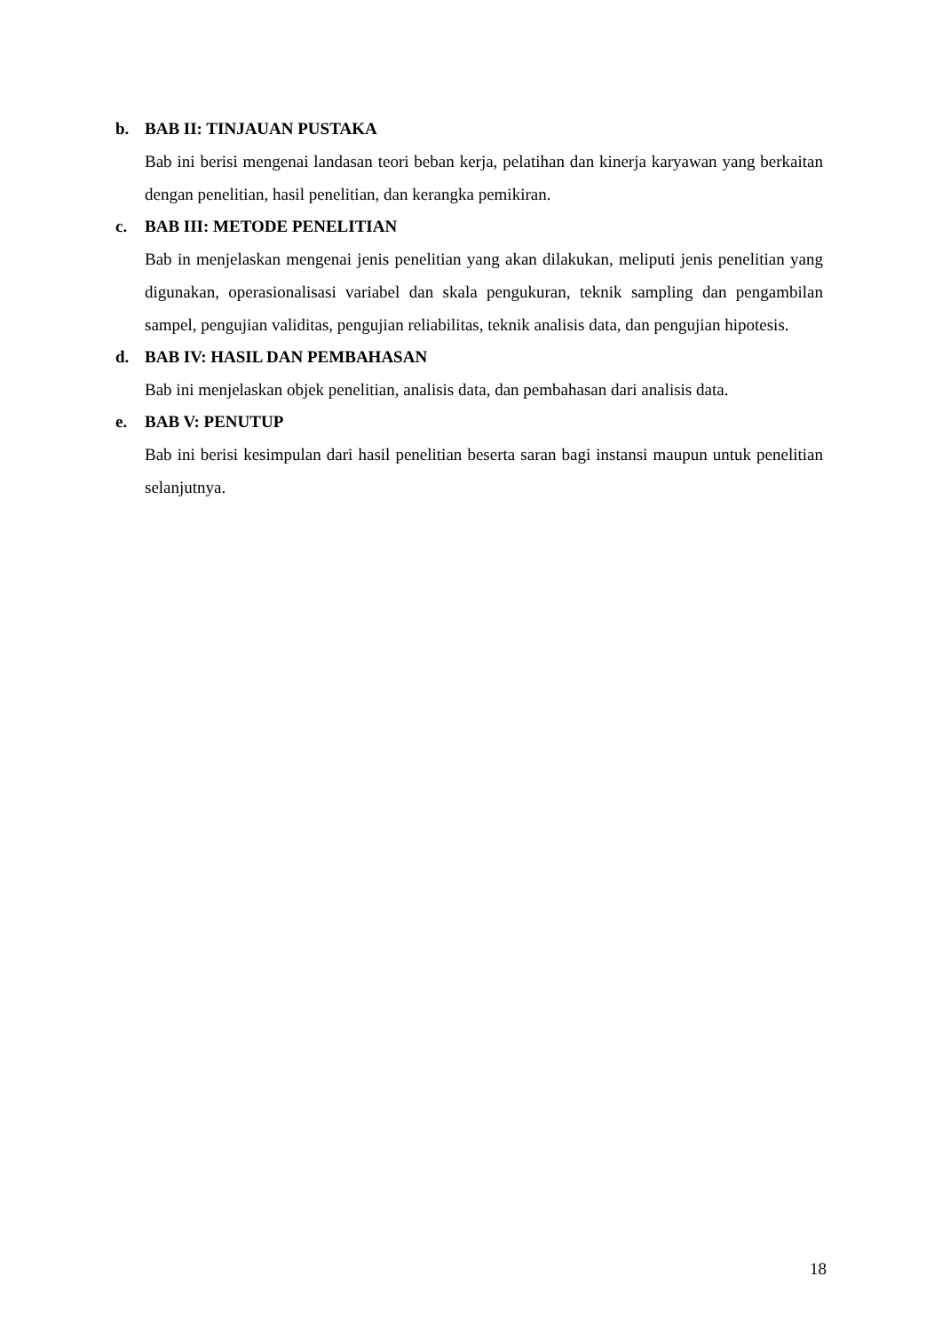b. BAB II: TINJAUAN PUSTAKA
Bab ini berisi mengenai landasan teori beban kerja, pelatihan dan kinerja karyawan yang berkaitan dengan penelitian, hasil penelitian, dan kerangka pemikiran.
c. BAB III: METODE PENELITIAN
Bab in menjelaskan mengenai jenis penelitian yang akan dilakukan, meliputi jenis penelitian yang digunakan, operasionalisasi variabel dan skala pengukuran, teknik sampling dan pengambilan sampel, pengujian validitas, pengujian reliabilitas, teknik analisis data, dan pengujian hipotesis.
d. BAB IV: HASIL DAN PEMBAHASAN
Bab ini menjelaskan objek penelitian, analisis data, dan pembahasan dari analisis data.
e. BAB V: PENUTUP
Bab ini berisi kesimpulan dari hasil penelitian beserta saran bagi instansi maupun untuk penelitian selanjutnya.
18